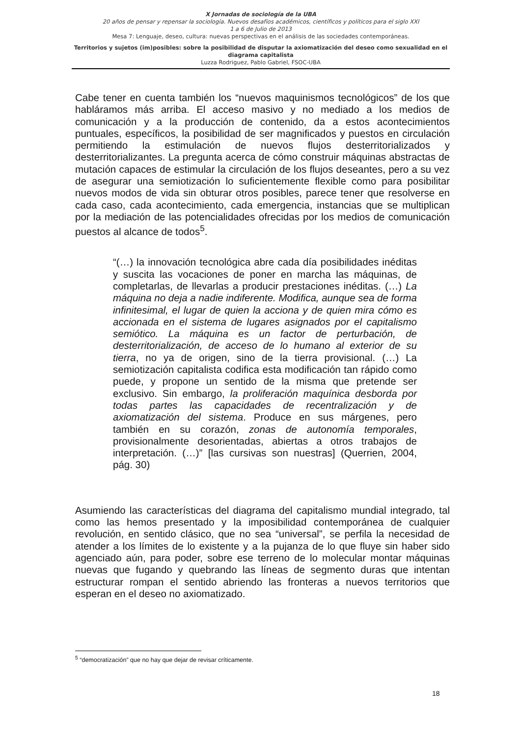X Jornadas de sociología de la UBA
20 años de pensar y repensar la sociología. Nuevos desafíos académicos, científicos y políticos para el siglo XXI
1 a 6 de Julio de 2013
Mesa 7: Lenguaje, deseo, cultura: nuevas perspectivas en el análisis de las sociedades contemporáneas.
Territorios y sujetos (im)posibles: sobre la posibilidad de disputar la axiomatización del deseo como sexualidad en el diagrama capitalista
Luzza Rodriguez, Pablo Gabriel, FSOC-UBA
Cabe tener en cuenta también los “nuevos maquinismos tecnológicos” de los que habláramos más arriba. El acceso masivo y no mediado a los medios de comunicación y a la producción de contenido, da a estos acontecimientos puntuales, específicos, la posibilidad de ser magnificados y puestos en circulación permitiendo la estimulación de nuevos flujos desterritorializados y desterritorializantes. La pregunta acerca de cómo construir máquinas abstractas de mutación capaces de estimular la circulación de los flujos deseantes, pero a su vez de asegurar una semiotización lo suficientemente flexible como para posibilitar nuevos modos de vida sin obturar otros posibles, parece tener que resolverse en cada caso, cada acontecimiento, cada emergencia, instancias que se multiplican por la mediación de las potencialidades ofrecidas por los medios de comunicación puestos al alcance de todos<sup>5</sup>.
“(…) la innovación tecnológica abre cada día posibilidades inéditas y suscita las vocaciones de poner en marcha las máquinas, de completarlas, de llevarlas a producir prestaciones inéditas. (…) La máquina no deja a nadie indiferente. Modifica, aunque sea de forma infinitesimal, el lugar de quien la acciona y de quien mira cómo es accionada en el sistema de lugares asignados por el capitalismo semiótico. La máquina es un factor de perturbación, de desterritorialización, de acceso de lo humano al exterior de su tierra, no ya de origen, sino de la tierra provisional. (…) La semiotización capitalista codifica esta modificación tan rápido como puede, y propone un sentido de la misma que pretende ser exclusivo. Sin embargo, la proliferación maquínica desborda por todas partes las capacidades de recentralización y de axiomatización del sistema. Produce en sus márgenes, pero también en su corazón, zonas de autonomía temporales, provisionalmente desorientadas, abiertas a otros trabajos de interpretación. (…)” [las cursivas son nuestras] (Querrien, 2004, pág. 30)
Asumiendo las características del diagrama del capitalismo mundial integrado, tal como las hemos presentado y la imposibilidad contemporánea de cualquier revolución, en sentido clásico, que no sea “universal”, se perfila la necesidad de atender a los límites de lo existente y a la pujanza de lo que fluye sin haber sido agenciado aún, para poder, sobre ese terreno de lo molecular montar máquinas nuevas que fugando y quebrando las líneas de segmento duras que intentan estructurar rompan el sentido abriendo las fronteras a nuevos territorios que esperan en el deseo no axiomatizado.
<sup>5</sup> “democratización” que no hay que dejar de revisar críticamente.
18